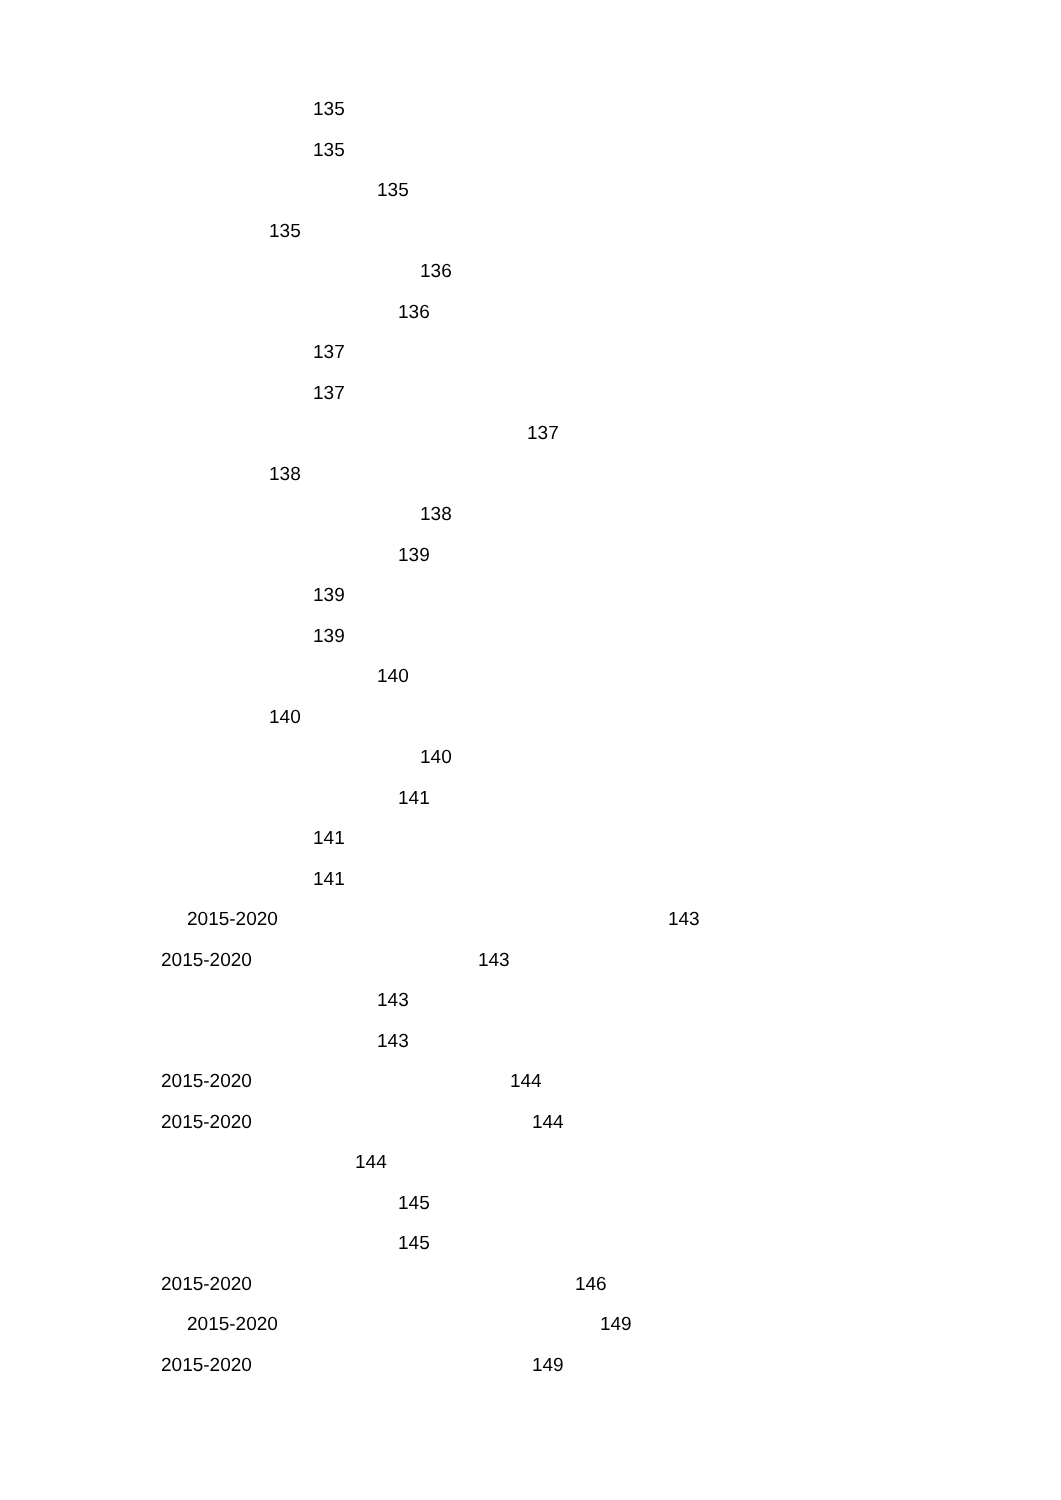135
135
135
135
136
136
137
137
137
138
138
139
139
139
140
140
140
141
141
141
2015-2020 143
2015-2020 143
143
143
2015-2020 144
2015-2020 144
144
145
145
2015-2020 146
2015-2020 149
2015-2020 149